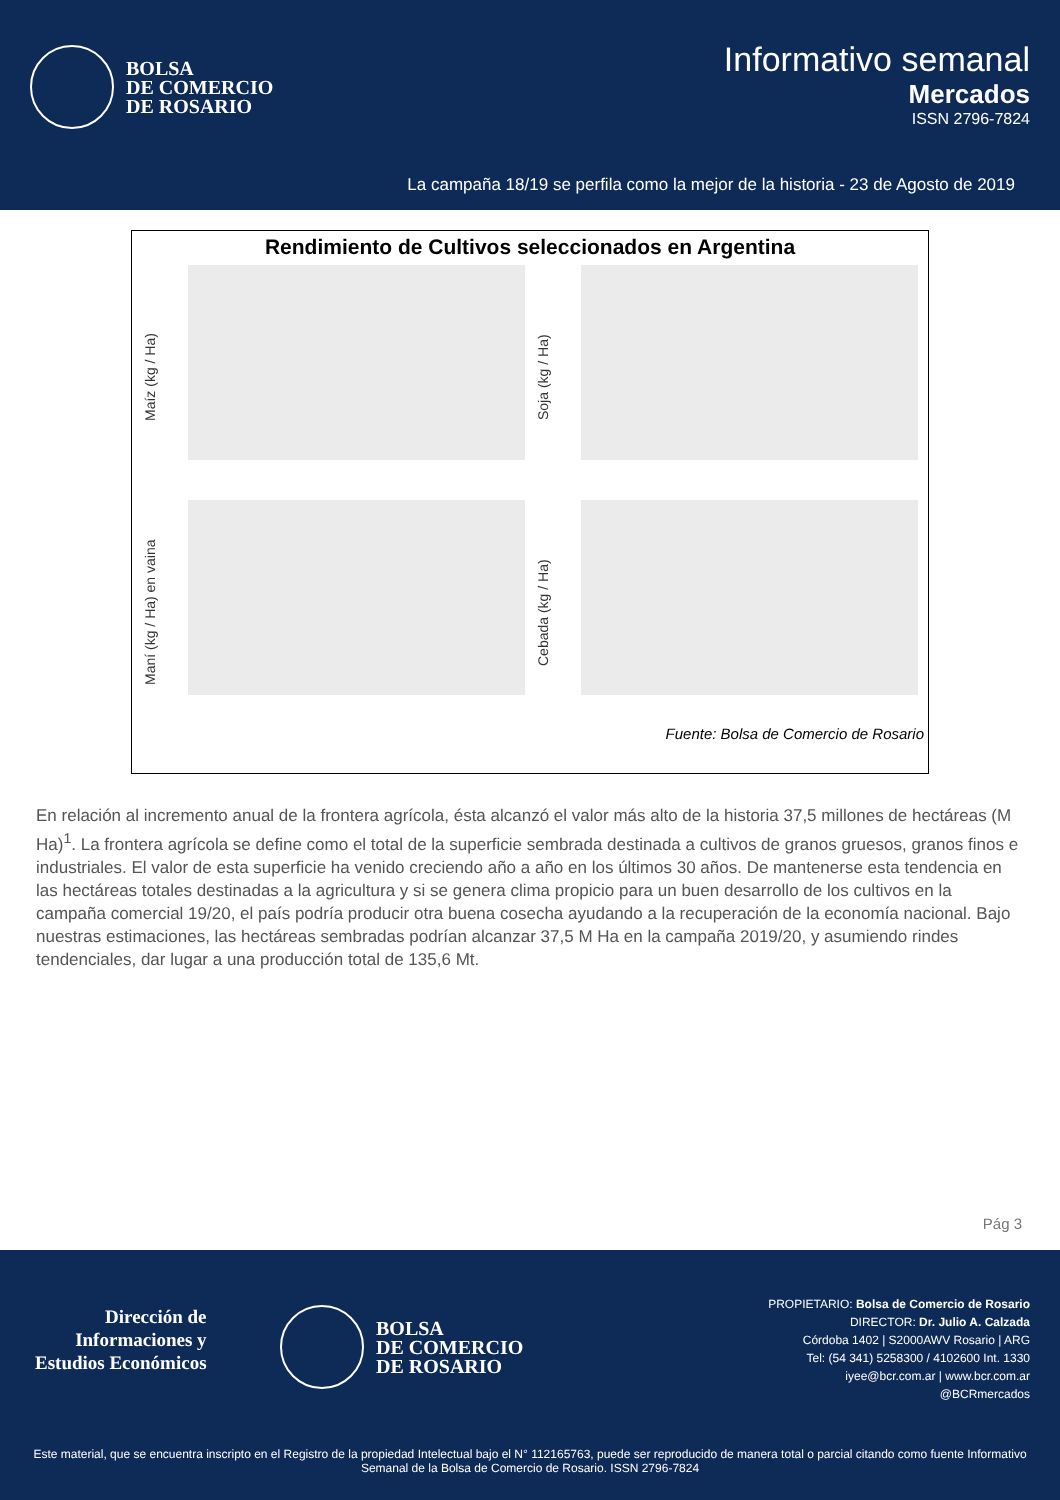BOLSA
DE COMERCIO
DE ROSARIO
Informativo semanal
Mercados
ISSN 2796-7824
La campaña 18/19 se perfila como la mejor de la historia - 23 de Agosto de 2019
Rendimiento de Cultivos seleccionados en Argentina
Maíz (kg / Ha)
Soja (kg / Ha)
Maní (kg / Ha) en vaina
Cebada (kg / Ha)
Fuente: Bolsa de Comercio de Rosario
En relación al incremento anual de la frontera agrícola, ésta alcanzó el valor más alto de la historia 37,5 millones de hectáreas (M Ha)<sup>1</sup>. La frontera agrícola se define como el total de la superficie sembrada destinada a cultivos de granos gruesos, granos finos e industriales. El valor de esta superficie ha venido creciendo año a año en los últimos 30 años. De mantenerse esta tendencia en las hectáreas totales destinadas a la agricultura y si se genera clima propicio para un buen desarrollo de los cultivos en la campaña comercial 19/20, el país podría producir otra buena cosecha ayudando a la recuperación de la economía nacional. Bajo nuestras estimaciones, las hectáreas sembradas podrían alcanzar 37,5 M Ha en la campaña 2019/20, y asumiendo rindes tendenciales, dar lugar a una producción total de 135,6 Mt.
Pág 3
Dirección de
Informaciones y
Estudios Económicos
BOLSA
DE COMERCIO
DE ROSARIO
PROPIETARIO: Bolsa de Comercio de Rosario
DIRECTOR: Dr. Julio A. Calzada
Córdoba 1402 | S2000AWV Rosario | ARG
Tel: (54 341) 5258300 / 4102600 Int. 1330
iyee@bcr.com.ar | www.bcr.com.ar
@BCRmercados
Este material, que se encuentra inscripto en el Registro de la propiedad Intelectual bajo el N° 112165763, puede ser reproducido de manera total o parcial citando como fuente Informativo Semanal de la Bolsa de Comercio de Rosario. ISSN 2796-7824